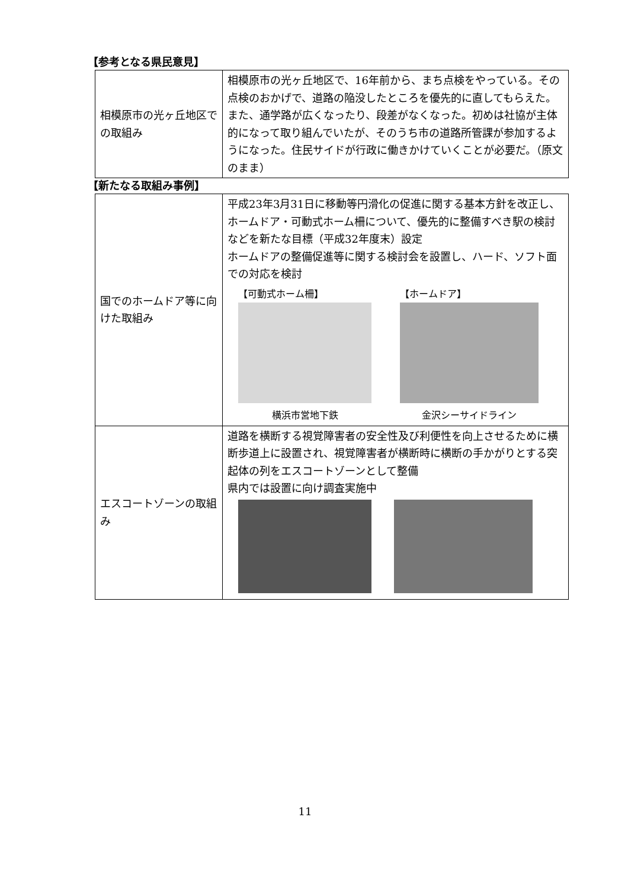【参考となる県民意見】
| 相模原市の光ヶ丘地区での取組み | 相模原市の光ヶ丘地区で、16年前から、まち点検をやっている。その点検のおかげで、道路の陥没したところを優先的に直してもらえた。また、通学路が広くなったり、段差がなくなった。初めは社協が主体的になって取り組んでいたが、そのうち市の道路所管課が参加するようになった。住民サイドが行政に働きかけていくことが必要だ。（原文のまま） |
【新たなる取組み事例】
| 国でのホームドア等に向けた取組み | 平成23年3月31日に移動等円滑化の促進に関する基本方針を改正し、ホームドア・可動式ホーム柵について、優先的に整備すべき駅の検討などを新たな目標（平成32年度末）設定 ホームドアの整備促進等に関する検討会を設置し、ハード、ソフト面での対応を検討 【可動式ホーム柵】 横浜市営地下鉄 【ホームドア】 金沢シーサイドライン |
| エスコートゾーンの取組み | 道路を横断する視覚障害者の安全性及び利便性を向上させるために横断歩道上に設置され、視覚障害者が横断時に横断の手かがりとする突起体の列をエスコートゾーンとして整備 県内では設置に向け調査実施中 |
11